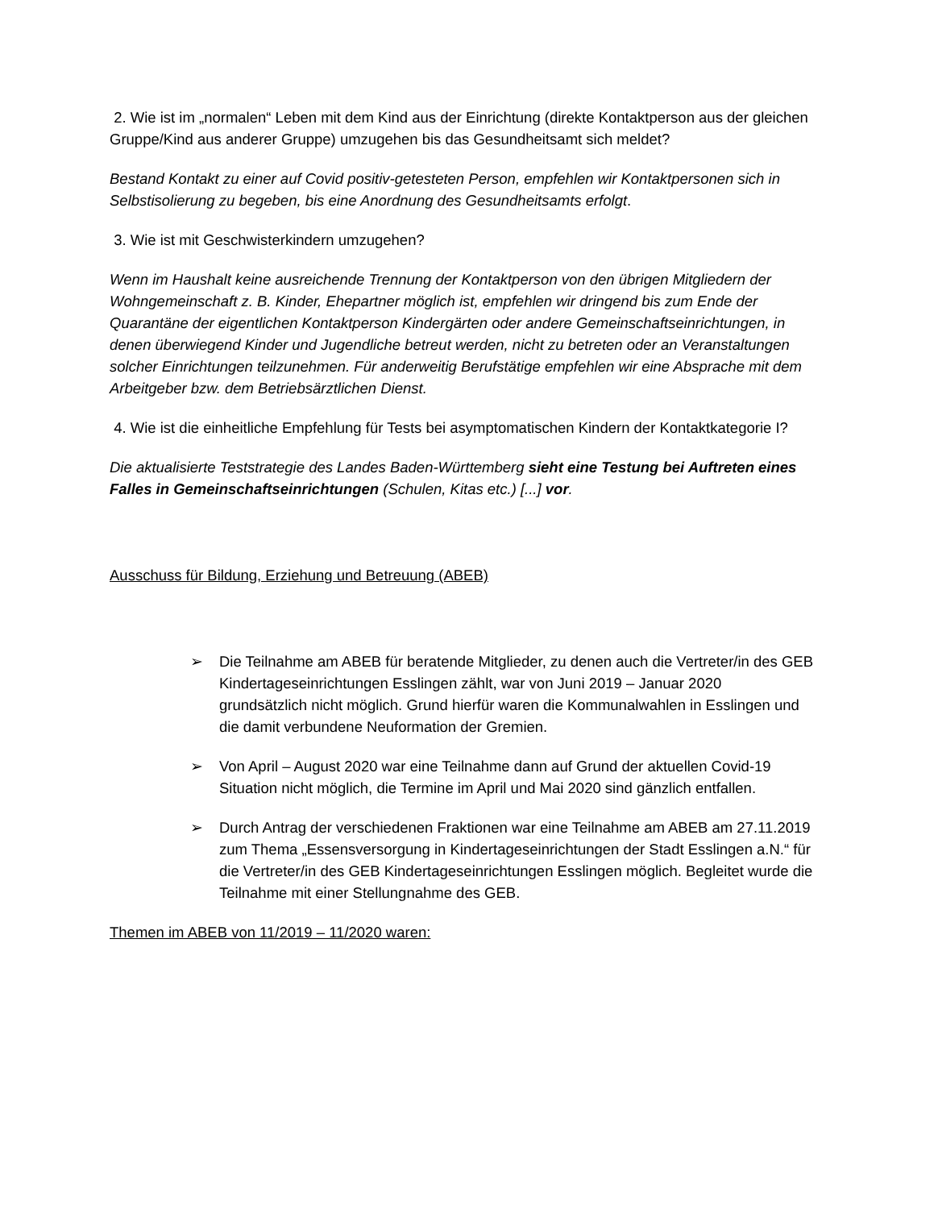2. Wie ist im „normalen“ Leben mit dem Kind aus der Einrichtung (direkte Kontaktperson aus der gleichen Gruppe/Kind aus anderer Gruppe) umzugehen bis das Gesundheitsamt sich meldet?
Bestand Kontakt zu einer auf Covid positiv-getesteten Person, empfehlen wir Kontaktpersonen sich in Selbstisolierung zu begeben, bis eine Anordnung des Gesundheitsamts erfolgt.
3. Wie ist mit Geschwisterkindern umzugehen?
Wenn im Haushalt keine ausreichende Trennung der Kontaktperson von den übrigen Mitgliedern der Wohngemeinschaft z. B. Kinder, Ehepartner möglich ist, empfehlen wir dringend bis zum Ende der Quarantäne der eigentlichen Kontaktperson Kindergärten oder andere Gemeinschaftseinrichtungen, in denen überwiegend Kinder und Jugendliche betreut werden, nicht zu betreten oder an Veranstaltungen solcher Einrichtungen teilzunehmen. Für anderweitig Berufstätige empfehlen wir eine Absprache mit dem Arbeitgeber bzw. dem Betriebsärztlichen Dienst.
4. Wie ist die einheitliche Empfehlung für Tests bei asymptomatischen Kindern der Kontaktkategorie I?
Die aktualisierte Teststrategie des Landes Baden-Württemberg sieht eine Testung bei Auftreten eines Falles in Gemeinschaftseinrichtungen (Schulen, Kitas etc.) [...] vor.
Ausschuss für Bildung, Erziehung und Betreuung (ABEB)
➢ Die Teilnahme am ABEB für beratende Mitglieder, zu denen auch die Vertreter/in des GEB Kindertageseinrichtungen Esslingen zählt, war von Juni 2019 – Januar 2020 grundsätzlich nicht möglich. Grund hierfür waren die Kommunalwahlen in Esslingen und die damit verbundene Neuformation der Gremien.
➢ Von April – August 2020 war eine Teilnahme dann auf Grund der aktuellen Covid-19 Situation nicht möglich, die Termine im April und Mai 2020 sind gänzlich entfallen.
➢ Durch Antrag der verschiedenen Fraktionen war eine Teilnahme am ABEB am 27.11.2019 zum Thema „Essensversorgung in Kindertageseinrichtungen der Stadt Esslingen a.N.“ für die Vertreter/in des GEB Kindertageseinrichtungen Esslingen möglich. Begleitet wurde die Teilnahme mit einer Stellungnahme des GEB.
Themen im ABEB von 11/2019 – 11/2020 waren: